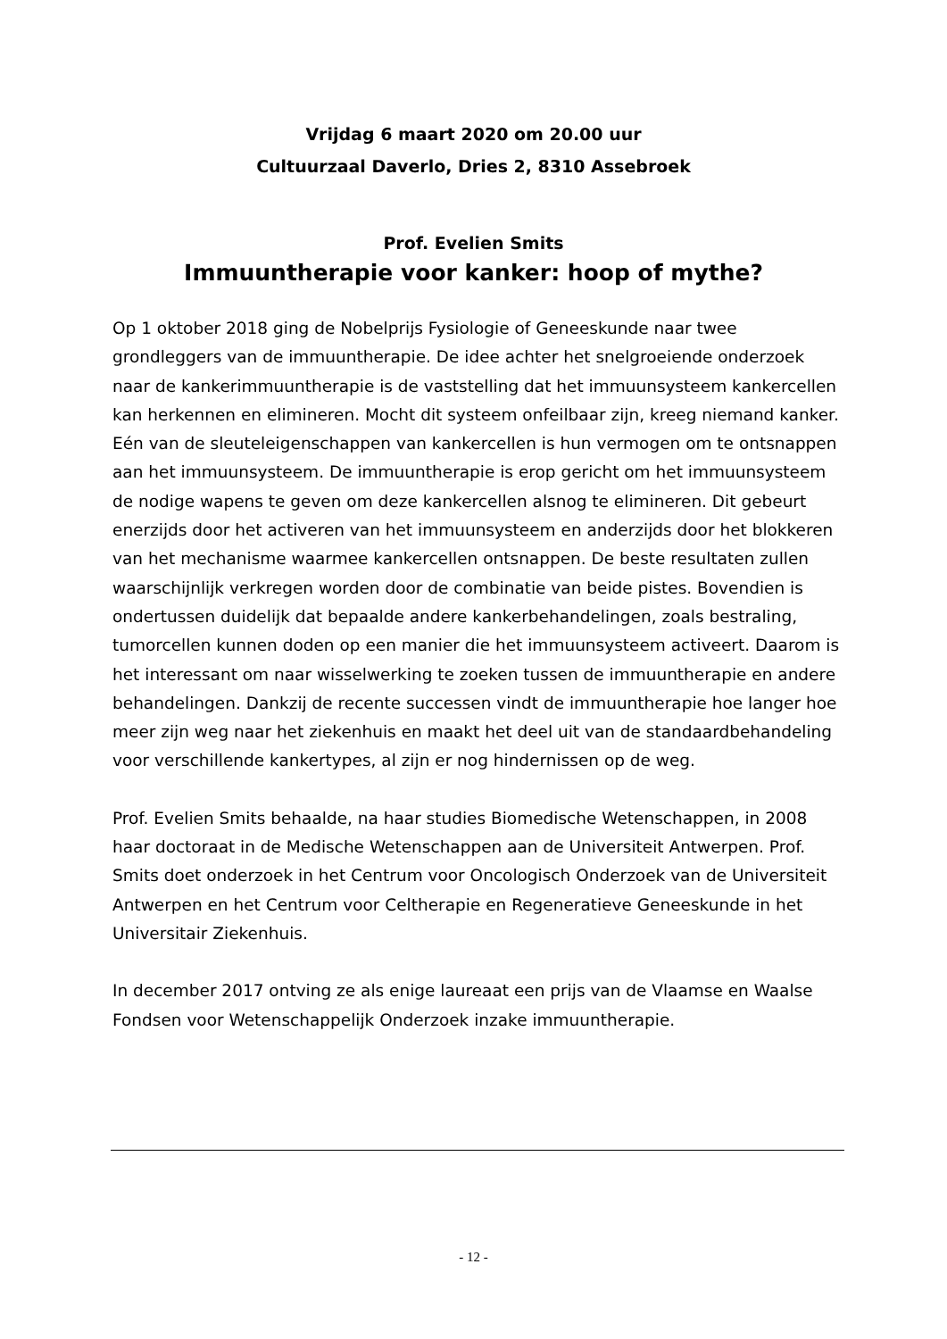Vrijdag 6 maart 2020 om 20.00 uur
Cultuurzaal Daverlo, Dries 2, 8310 Assebroek
Prof. Evelien Smits
Immuuntherapie voor kanker: hoop of mythe?
Op 1 oktober 2018 ging de Nobelprijs Fysiologie of Geneeskunde naar twee grondleggers van de immuuntherapie. De idee achter het snelgroeiende onderzoek naar de kankerimmuuntherapie is de vaststelling dat het immuunsysteem kankercellen kan herkennen en elimineren. Mocht dit systeem onfeilbaar zijn, kreeg niemand kanker. Eén van de sleuteleigenschappen van kankercellen is hun vermogen om te ontsnappen aan het immuunsysteem. De immuuntherapie is erop gericht om het immuunsysteem de nodige wapens te geven om deze kankercellen alsnog te elimineren. Dit gebeurt enerzijds door het activeren van het immuunsysteem en anderzijds door het blokkeren van het mechanisme waarmee kankercellen ontsnappen. De beste resultaten zullen waarschijnlijk verkregen worden door de combinatie van beide pistes. Bovendien is ondertussen duidelijk dat bepaalde andere kankerbehandelingen, zoals bestraling, tumorcellen kunnen doden op een manier die het immuunsysteem activeert. Daarom is het interessant om naar wisselwerking te zoeken tussen de immuuntherapie en andere behandelingen. Dankzij de recente successen vindt de immuuntherapie hoe langer hoe meer zijn weg naar het ziekenhuis en maakt het deel uit van de standaardbehandeling voor verschillende kankertypes, al zijn er nog hindernissen op de weg.
Prof. Evelien Smits behaalde, na haar studies Biomedische Wetenschappen, in 2008 haar doctoraat in de Medische Wetenschappen aan de Universiteit Antwerpen. Prof. Smits doet onderzoek in het Centrum voor Oncologisch Onderzoek van de Universiteit Antwerpen en het Centrum voor Celtherapie en Regeneratieve Geneeskunde in het Universitair Ziekenhuis.
In december 2017 ontving ze als enige laureaat een prijs van de Vlaamse en Waalse Fondsen voor Wetenschappelijk Onderzoek inzake immuuntherapie.
- 12 -